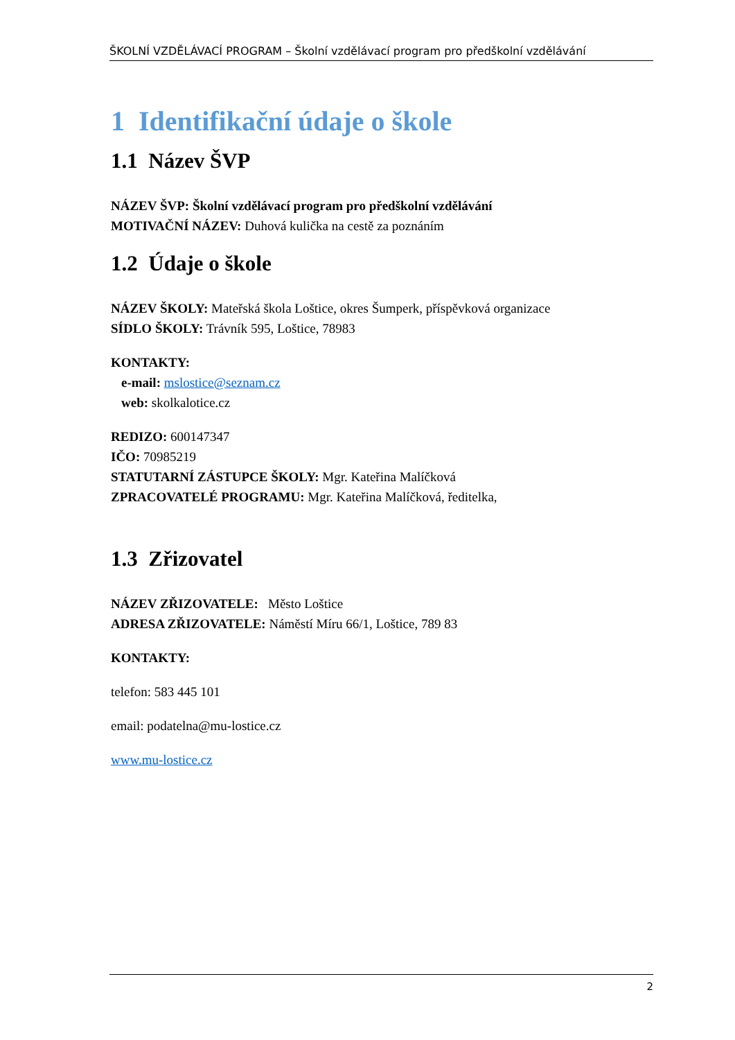ŠKOLNÍ VZDĚLÁVACÍ PROGRAM – Školní vzdělávací program pro předškolní vzdělávání
1 Identifikační údaje o škole
1.1 Název ŠVP
NÁZEV ŠVP: Školní vzdělávací program pro předškolní vzdělávání
MOTIVAČNÍ NÁZEV: Duhová kulička na cestě za poznáním
1.2 Údaje o škole
NÁZEV ŠKOLY: Mateřská škola Loštice, okres Šumperk, příspěvková organizace
SÍDLO ŠKOLY: Trávník 595, Loštice, 78983
KONTAKTY:
e-mail: mslostice@seznam.cz
web: skolkalotice.cz
REDIZO: 600147347
IČO: 70985219
STATUTARNÍ ZÁSTUPCE ŠKOLY: Mgr. Kateřina Malíčková
ZPRACOVATELÉ PROGRAMU: Mgr. Kateřina Malíčková, ředitelka,
1.3 Zřizovatel
NÁZEV ZŘIZOVATELE: Město Loštice
ADRESA ZŘIZOVATELE: Náměstí Míru 66/1, Loštice, 789 83
KONTAKTY:
telefon: 583 445 101
email: podatelna@mu-lostice.cz
www.mu-lostice.cz
2